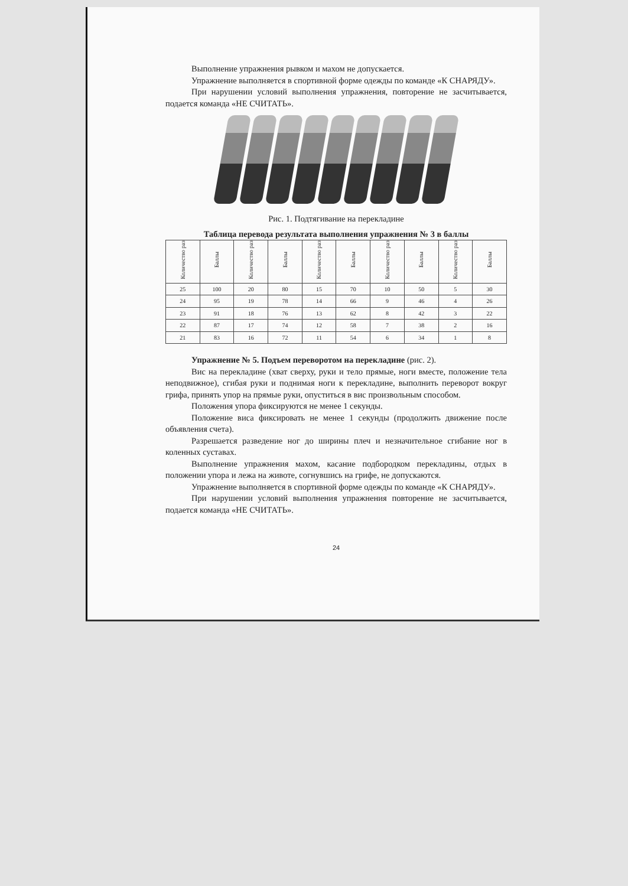Выполнение упражнения рывком и махом не допускается.
Упражнение выполняется в спортивной форме одежды по команде «К СНАРЯДУ».
При нарушении условий выполнения упражнения, повторение не засчитывается, подается команда «НЕ СЧИТАТЬ».
Рис. 1. Подтягивание на перекладине
Таблица перевода результата выполнения упражнения № 3 в баллы
| Количество раз | Баллы | Количество раз | Баллы | Количество раз | Баллы | Количество раз | Баллы | Количество раз | Баллы |
| --- | --- | --- | --- | --- | --- | --- | --- | --- | --- |
| 25 | 100 | 20 | 80 | 15 | 70 | 10 | 50 | 5 | 30 |
| 24 | 95 | 19 | 78 | 14 | 66 | 9 | 46 | 4 | 26 |
| 23 | 91 | 18 | 76 | 13 | 62 | 8 | 42 | 3 | 22 |
| 22 | 87 | 17 | 74 | 12 | 58 | 7 | 38 | 2 | 16 |
| 21 | 83 | 16 | 72 | 11 | 54 | 6 | 34 | 1 | 8 |
Упражнение № 5. Подъем переворотом на перекладине (рис. 2).
Вис на перекладине (хват сверху, руки и тело прямые, ноги вместе, положение тела неподвижное), сгибая руки и поднимая ноги к перекладине, выполнить переворот вокруг грифа, принять упор на прямые руки, опуститься в вис произвольным способом.
Положения упора фиксируются не менее 1 секунды.
Положение виса фиксировать не менее 1 секунды (продолжить движение после объявления счета).
Разрешается разведение ног до ширины плеч и незначительное сгибание ног в коленных суставах.
Выполнение упражнения махом, касание подбородком перекладины, отдых в положении упора и лежа на животе, согнувшись на грифе, не допускаются.
Упражнение выполняется в спортивной форме одежды по команде «К СНАРЯДУ».
При нарушении условий выполнения упражнения повторение не засчитывается, подается команда «НЕ СЧИТАТЬ».
24